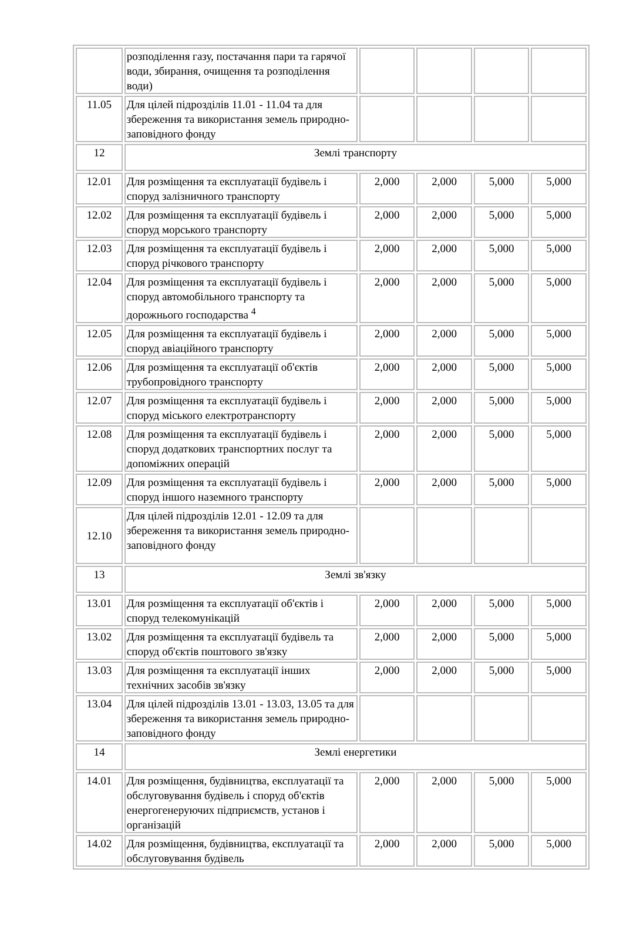| | розподілення газу, постачання пари та гарячої води, збирання, очищення та розподілення води) | | | | |
| 11.05 | Для цілей підрозділів 11.01 - 11.04 та для збереження та використання земель природно-заповідного фонду | | | | |
| 12 | Землі транспорту | | | | |
| 12.01 | Для розміщення та експлуатації будівель і споруд залізничного транспорту | 2,000 | 2,000 | 5,000 | 5,000 |
| 12.02 | Для розміщення та експлуатації будівель і споруд морського транспорту | 2,000 | 2,000 | 5,000 | 5,000 |
| 12.03 | Для розміщення та експлуатації будівель і споруд річкового транспорту | 2,000 | 2,000 | 5,000 | 5,000 |
| 12.04 | Для розміщення та експлуатації будівель і споруд автомобільного транспорту та дорожнього господарства <sup>4</sup> | 2,000 | 2,000 | 5,000 | 5,000 |
| 12.05 | Для розміщення та експлуатації будівель і споруд авіаційного транспорту | 2,000 | 2,000 | 5,000 | 5,000 |
| 12.06 | Для розміщення та експлуатації об'єктів трубопровідного транспорту | 2,000 | 2,000 | 5,000 | 5,000 |
| 12.07 | Для розміщення та експлуатації будівель і споруд міського електротранспорту | 2,000 | 2,000 | 5,000 | 5,000 |
| 12.08 | Для розміщення та експлуатації будівель і споруд додаткових транспортних послуг та допоміжних операцій | 2,000 | 2,000 | 5,000 | 5,000 |
| 12.09 | Для розміщення та експлуатації будівель і споруд іншого наземного транспорту | 2,000 | 2,000 | 5,000 | 5,000 |
| 12.10 | Для цілей підрозділів 12.01 - 12.09 та для збереження та використання земель природно-заповідного фонду | | | | |
| 13 | Землі зв'язку | | | | |
| 13.01 | Для розміщення та експлуатації об'єктів і споруд телекомунікацій | 2,000 | 2,000 | 5,000 | 5,000 |
| 13.02 | Для розміщення та експлуатації будівель та споруд об'єктів поштового зв'язку | 2,000 | 2,000 | 5,000 | 5,000 |
| 13.03 | Для розміщення та експлуатації інших технічних засобів зв'язку | 2,000 | 2,000 | 5,000 | 5,000 |
| 13.04 | Для цілей підрозділів 13.01 - 13.03, 13.05 та для збереження та використання земель природно-заповідного фонду | | | | |
| 14 | Землі енергетики | | | | |
| 14.01 | Для розміщення, будівництва, експлуатації та обслуговування будівель і споруд об'єктів енергогенеруючих підприємств, установ і організацій | 2,000 | 2,000 | 5,000 | 5,000 |
| 14.02 | Для розміщення, будівництва, експлуатації та обслуговування будівель | 2,000 | 2,000 | 5,000 | 5,000 |